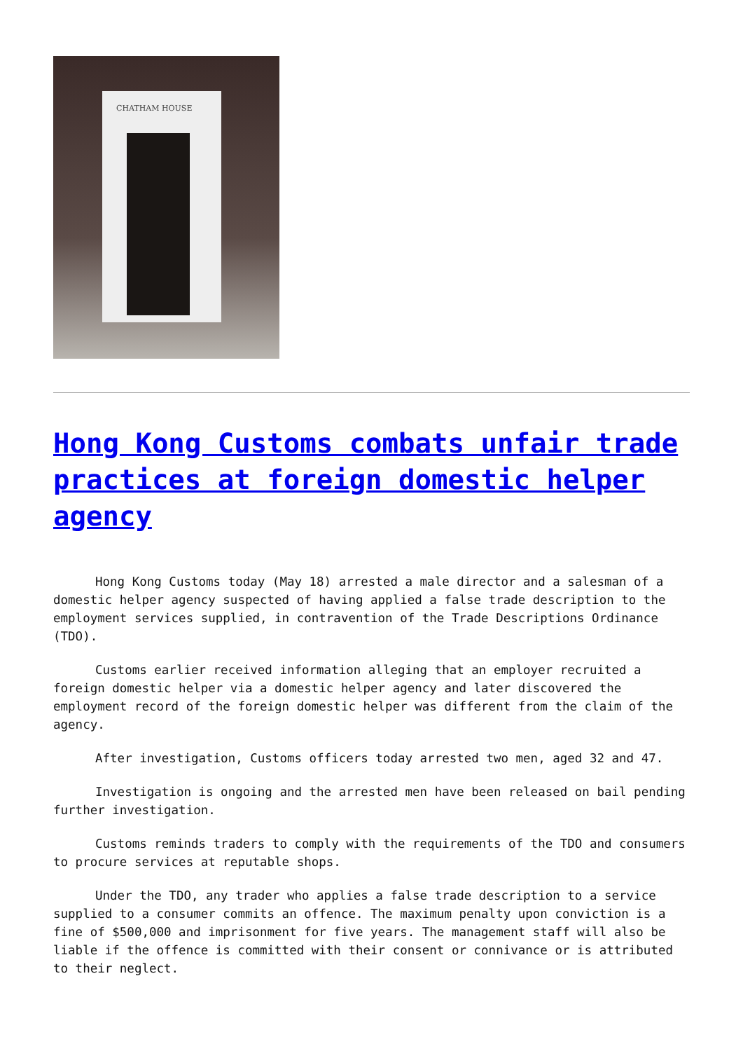CHATHAM HOUSE
Hong Kong Customs combats unfair trade practices at foreign domestic helper agency
Hong Kong Customs today (May 18) arrested a male director and a salesman of a domestic helper agency suspected of having applied a false trade description to the employment services supplied, in contravention of the Trade Descriptions Ordinance (TDO).
Customs earlier received information alleging that an employer recruited a foreign domestic helper via a domestic helper agency and later discovered the employment record of the foreign domestic helper was different from the claim of the agency.
After investigation, Customs officers today arrested two men, aged 32 and 47.
Investigation is ongoing and the arrested men have been released on bail pending further investigation.
Customs reminds traders to comply with the requirements of the TDO and consumers to procure services at reputable shops.
Under the TDO, any trader who applies a false trade description to a service supplied to a consumer commits an offence. The maximum penalty upon conviction is a fine of $500,000 and imprisonment for five years. The management staff will also be liable if the offence is committed with their consent or connivance or is attributed to their neglect.